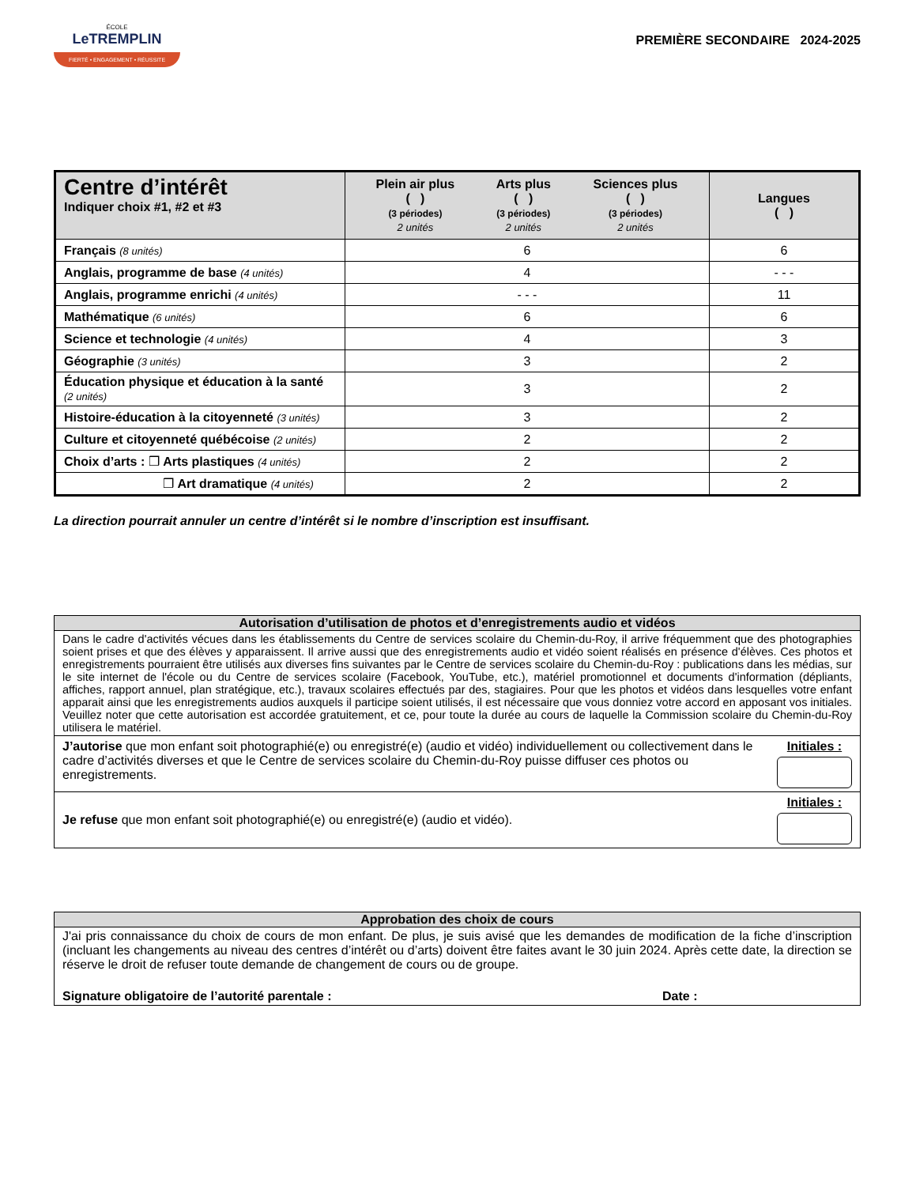ÉCOLE
LeTREMPLIN
FIERTÉ • ENGAGEMENT • RÉUSSITE
PREMIÈRE SECONDAIRE 2024-2025
| Centre d’intérêt Indiquer choix #1, #2 et #3 | / Plein air plus ( ) (3 périodes) 2 unités / Arts plus ( ) (3 périodes) 2 unités / Sciences plus ( ) (3 périodes) 2 unités / | Langues ( ) |
| --- | --- | --- |
| Français (8 unités) | 6 | 6 |
| Anglais, programme de base (4 unités) | 4 | - - - |
| Anglais, programme enrichi (4 unités) | - - - | 11 |
| Mathématique (6 unités) | 6 | 6 |
| Science et technologie (4 unités) | 4 | 3 |
| Géographie (3 unités) | 3 | 2 |
| Éducation physique et éducation à la santé (2 unités) | 3 | 2 |
| Histoire-éducation à la citoyenneté (3 unités) | 3 | 2 |
| Culture et citoyenneté québécoise (2 unités) | 2 | 2 |
| Choix d’arts : ❒ Arts plastiques (4 unités) | 2 | 2 |
| ❒ Art dramatique (4 unités) | 2 | 2 |
La direction pourrait annuler un centre d’intérêt si le nombre d’inscription est insuffisant.
Autorisation d’utilisation de photos et d’enregistrements audio et vidéos
Dans le cadre d'activités vécues dans les établissements du Centre de services scolaire du Chemin-du-Roy, il arrive fréquemment que des photographies soient prises et que des élèves y apparaissent. Il arrive aussi que des enregistrements audio et vidéo soient réalisés en présence d'élèves. Ces photos et enregistrements pourraient être utilisés aux diverses fins suivantes par le Centre de services scolaire du Chemin-du-Roy : publications dans les médias, sur le site internet de l'école ou du Centre de services scolaire (Facebook, YouTube, etc.), matériel promotionnel et documents d'information (dépliants, affiches, rapport annuel, plan stratégique, etc.), travaux scolaires effectués par des, stagiaires. Pour que les photos et vidéos dans lesquelles votre enfant apparait ainsi que les enregistrements audios auxquels il participe soient utilisés, il est nécessaire que vous donniez votre accord en apposant vos initiales. Veuillez noter que cette autorisation est accordée gratuitement, et ce, pour toute la durée au cours de laquelle la Commission scolaire du Chemin-du-Roy utilisera le matériel.
J’autorise que mon enfant soit photographié(e) ou enregistré(e) (audio et vidéo) individuellement ou collectivement dans le cadre d’activités diverses et que le Centre de services scolaire du Chemin-du-Roy puisse diffuser ces photos ou enregistrements.
Initiales :
Je refuse que mon enfant soit photographié(e) ou enregistré(e) (audio et vidéo).
Initiales :
Approbation des choix de cours
J'ai pris connaissance du choix de cours de mon enfant. De plus, je suis avisé que les demandes de modification de la fiche d’inscription (incluant les changements au niveau des centres d’intérêt ou d’arts) doivent être faites avant le 30 juin 2024. Après cette date, la direction se réserve le droit de refuser toute demande de changement de cours ou de groupe.
Signature obligatoire de l’autorité parentale : Date :